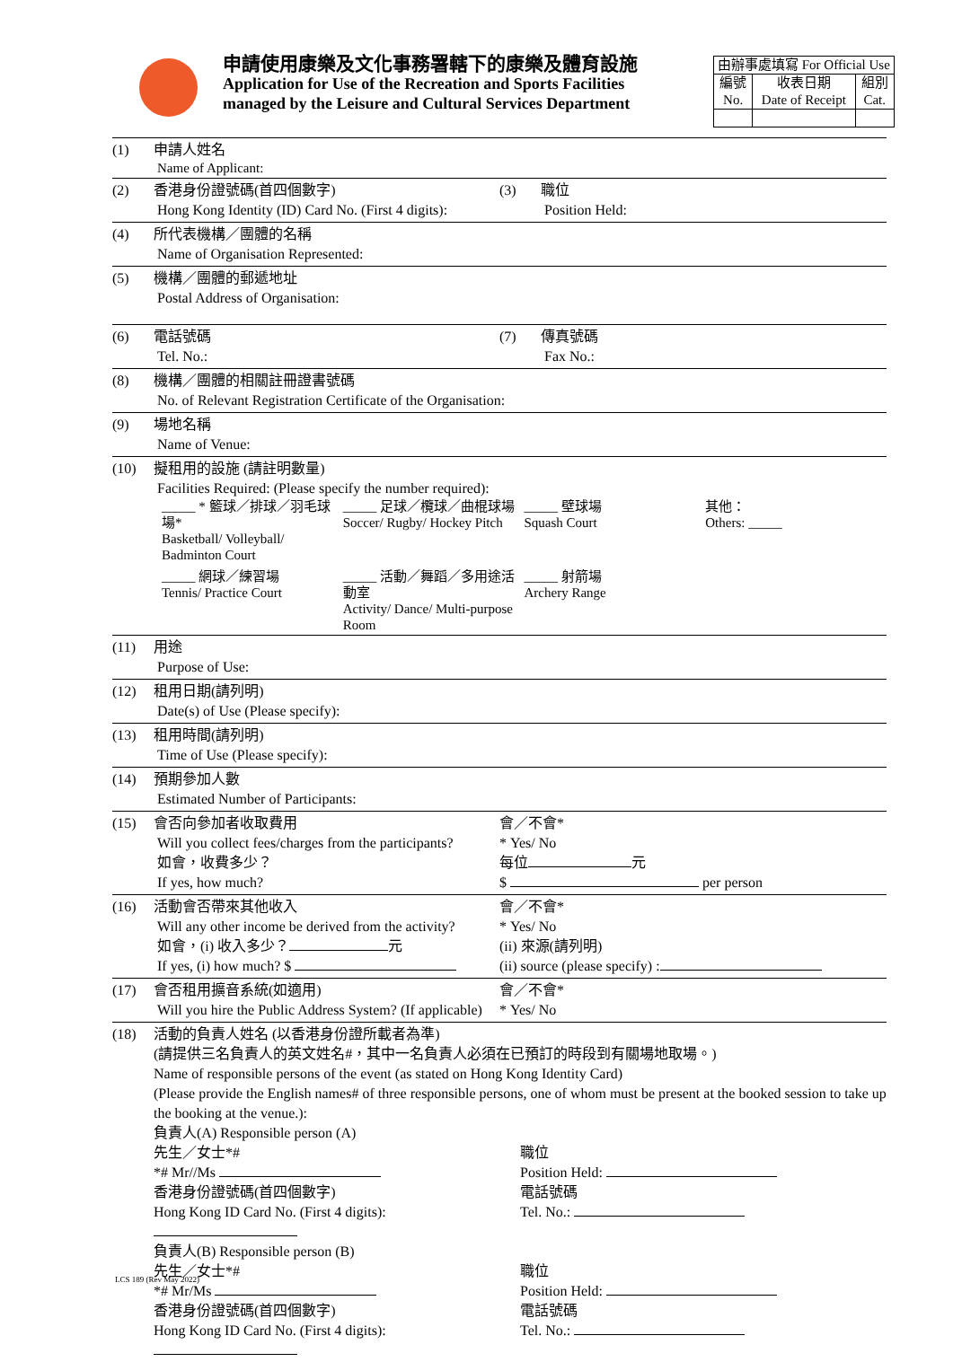申請使用康樂及文化事務署轄下的康樂及體育設施
Application for Use of the Recreation and Sports Facilities
managed by the Leisure and Cultural Services Department
| 由辦事處填寫 For Official Use | | |
| 編號 No. | 收表日期 Date of Receipt | 組別 Cat. |
(1) 申請人姓名
Name of Applicant:
(2) 香港身份證號碼(首四個數字)
Hong Kong Identity (ID) Card No. (First 4 digits):
(3) 職位
Position Held:
(4) 所代表機構／團體的名稱
Name of Organisation Represented:
(5) 機構／團體的郵遞地址
Postal Address of Organisation:
(6) 電話號碼
Tel. No.:
(7) 傳真號碼
Fax No.:
(8) 機構／團體的相關註冊證書號碼
No. of Relevant Registration Certificate of the Organisation:
(9) 場地名稱
Name of Venue:
(10) 擬租用的設施 (請註明數量)
Facilities Required: (Please specify the number required):
_____ * 籃球／排球／羽毛球場*
Basketball/ Volleyball/ Badminton Court
_____ 足球／欖球／曲棍球場
Soccer/ Rugby/ Hockey Pitch
_____ 壁球場
Squash Court
其他：
Others: _____
_____ 網球／練習場
Tennis/ Practice Court
_____ 活動／舞蹈／多用途活動室
Activity/ Dance/ Multi-purpose Room
_____ 射箭場
Archery Range
(11) 用途
Purpose of Use:
(12) 租用日期(請列明)
Date(s) of Use (Please specify):
(13) 租用時間(請列明)
Time of Use (Please specify):
(14) 預期參加人數
Estimated Number of Participants:
(15) 會否向參加者收取費用
Will you collect fees/charges from the participants?
如會，收費多少？
If yes, how much?
會／不會*
* Yes/ No
每位 元
$ per person
(16) 活動會否帶來其他收入
Will any other income be derived from the activity?
如會，(i) 收入多少？ 元
If yes, (i) how much? $
會／不會*
* Yes/ No
(ii) 來源(請列明)
(ii) source (please specify) :
(17) 會否租用擴音系統(如適用)
Will you hire the Public Address System? (If applicable)
會／不會*
* Yes/ No
(18) 活動的負責人姓名 (以香港身份證所載者為準)
(請提供三名負責人的英文姓名#，其中一名負責人必須在已預訂的時段到有關場地取場。)
Name of responsible persons of the event (as stated on Hong Kong Identity Card)
(Please provide the English names# of three responsible persons, one of whom must be present at the booked session to take up the booking at the venue.):
負責人(A) Responsible person (A)
先生／女士*#
*# Mr//Ms
香港身份證號碼(首四個數字)
Hong Kong ID Card No. (First 4 digits):
職位
Position Held:
電話號碼
Tel. No.:
負責人(B) Responsible person (B)
先生／女士*#
*# Mr/Ms
香港身份證號碼(首四個數字)
Hong Kong ID Card No. (First 4 digits):
職位
Position Held:
電話號碼
Tel. No.:
LCS 189 (Rev May 2022)